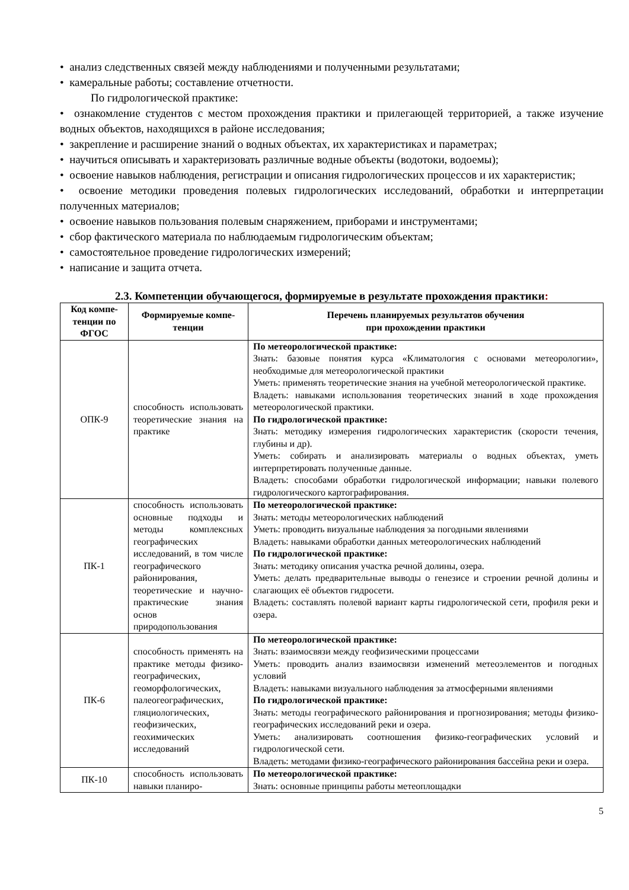• анализ следственных связей между наблюдениями и полученными результатами;
• камеральные работы; составление отчетности.
По гидрологической практике:
• ознакомление студентов с местом прохождения практики и прилегающей территорией, а также изучение водных объектов, находящихся в районе исследования;
• закрепление и расширение знаний о водных объектах, их характеристиках и параметрах;
• научиться описывать и характеризовать различные водные объекты (водотоки, водоемы);
• освоение навыков наблюдения, регистрации и описания гидрологических процессов и их характеристик;
• освоение методики проведения полевых гидрологических исследований, обработки и интерпретации полученных материалов;
• освоение навыков пользования полевым снаряжением, приборами и инструментами;
• сбор фактического материала по наблюдаемым гидрологическим объектам;
• самостоятельное проведение гидрологических измерений;
• написание и защита отчета.
2.3. Компетенции обучающегося, формируемые в результате прохождения практики:
| Код компе-тенции по ФГОС | Формируемые компе-тенции | Перечень планируемых результатов обучения при прохождении практики |
| --- | --- | --- |
| ОПК-9 | способность использовать теоретические знания на практике | По метеорологической практике: Знать: базовые понятия курса «Климатология с основами метеорологии», необходимые для метеорологической практики Уметь: применять теоретические знания на учебной метеорологической практике. Владеть: навыками использования теоретических знаний в ходе прохождения метеорологической практики. По гидрологической практике: Знать: методику измерения гидрологических характеристик (скорости течения, глубины и др). Уметь: собирать и анализировать материалы о водных объектах, уметь интерпретировать полученные данные. Владеть: способами обработки гидрологической информации; навыки полевого гидрологического картографирования. |
| ПК-1 | способность использовать основные подходы и методы комплексных географических исследований, в том числе географического районирования, теоретические и научно-практические знания основ природопользования | По метеорологической практике: Знать: методы метеорологических наблюдений Уметь: проводить визуальные наблюдения за погодными явлениями Владеть: навыками обработки данных метеорологических наблюдений По гидрологической практике: Знать: методику описания участка речной долины, озера. Уметь: делать предварительные выводы о генезисе и строении речной долины и слагающих её объектов гидросети. Владеть: составлять полевой вариант карты гидрологической сети, профиля реки и озера. |
| ПК-6 | способность применять на практике методы физико-географических, геоморфологических, палеогеографических, гляциологических, геофизических, геохимических исследований | По метеорологической практике: Знать: взаимосвязи между геофизическими процессами Уметь: проводить анализ взаимосвязи изменений метеоэлементов и погодных условий Владеть: навыками визуального наблюдения за атмосферными явлениями По гидрологической практике: Знать: методы географического районирования и прогнозирования; методы физико-географических исследований реки и озера. Уметь: анализировать соотношения физико-географических условий и гидрологической сети. Владеть: методами физико-географического районирования бассейна реки и озера. |
| ПК-10 | способность использовать навыки планиро- | По метеорологической практике: Знать: основные принципы работы метеоплощадки |
5